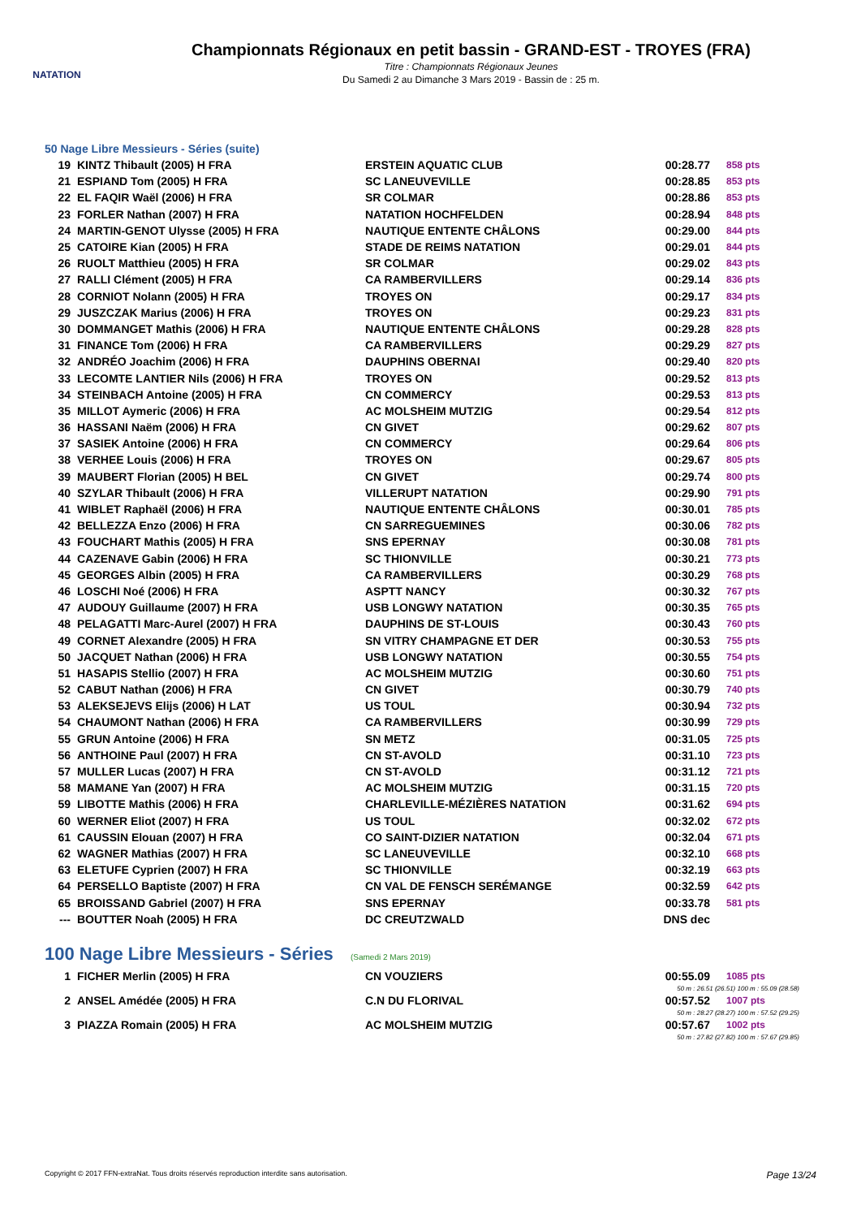NATATION
Championnats Régionaux en petit bassin - GRAND-EST - TROYES (FRA)
Titre : Championnats Régionaux Jeunes
Du Samedi 2 au Dimanche 3 Mars 2019 - Bassin de : 25 m.
50 Nage Libre Messieurs - Séries (suite)
| 19 | KINTZ Thibault (2005) H FRA | ERSTEIN AQUATIC CLUB | 00:28.77 | 858 pts |
| 21 | ESPIAND Tom (2005) H FRA | SC LANEUVEVILLE | 00:28.85 | 853 pts |
| 22 | EL FAQIR Waël (2006) H FRA | SR COLMAR | 00:28.86 | 853 pts |
| 23 | FORLER Nathan (2007) H FRA | NATATION HOCHFELDEN | 00:28.94 | 848 pts |
| 24 | MARTIN-GENOT Ulysse (2005) H FRA | NAUTIQUE ENTENTE CHÂLONS | 00:29.00 | 844 pts |
| 25 | CATOIRE Kian (2005) H FRA | STADE DE REIMS NATATION | 00:29.01 | 844 pts |
| 26 | RUOLT Matthieu (2005) H FRA | SR COLMAR | 00:29.02 | 843 pts |
| 27 | RALLI Clément (2005) H FRA | CA RAMBERVILLERS | 00:29.14 | 836 pts |
| 28 | CORNIOT Nolann (2005) H FRA | TROYES ON | 00:29.17 | 834 pts |
| 29 | JUSZCZAK Marius (2006) H FRA | TROYES ON | 00:29.23 | 831 pts |
| 30 | DOMMANGET Mathis (2006) H FRA | NAUTIQUE ENTENTE CHÂLONS | 00:29.28 | 828 pts |
| 31 | FINANCE Tom (2006) H FRA | CA RAMBERVILLERS | 00:29.29 | 827 pts |
| 32 | ANDRÉO Joachim (2006) H FRA | DAUPHINS OBERNAI | 00:29.40 | 820 pts |
| 33 | LECOMTE LANTIER Nils (2006) H FRA | TROYES ON | 00:29.52 | 813 pts |
| 34 | STEINBACH Antoine (2005) H FRA | CN COMMERCY | 00:29.53 | 813 pts |
| 35 | MILLOT Aymeric (2006) H FRA | AC MOLSHEIM MUTZIG | 00:29.54 | 812 pts |
| 36 | HASSANI Naëm (2006) H FRA | CN GIVET | 00:29.62 | 807 pts |
| 37 | SASIEK Antoine (2006) H FRA | CN COMMERCY | 00:29.64 | 806 pts |
| 38 | VERHEE Louis (2006) H FRA | TROYES ON | 00:29.67 | 805 pts |
| 39 | MAUBERT Florian (2005) H BEL | CN GIVET | 00:29.74 | 800 pts |
| 40 | SZYLAR Thibault (2006) H FRA | VILLERUPT NATATION | 00:29.90 | 791 pts |
| 41 | WIBLET Raphaël (2006) H FRA | NAUTIQUE ENTENTE CHÂLONS | 00:30.01 | 785 pts |
| 42 | BELLEZZA Enzo (2006) H FRA | CN SARREGUEMINES | 00:30.06 | 782 pts |
| 43 | FOUCHART Mathis (2005) H FRA | SNS EPERNAY | 00:30.08 | 781 pts |
| 44 | CAZENAVE Gabin (2006) H FRA | SC THIONVILLE | 00:30.21 | 773 pts |
| 45 | GEORGES Albin (2005) H FRA | CA RAMBERVILLERS | 00:30.29 | 768 pts |
| 46 | LOSCHI Noé (2006) H FRA | ASPTT NANCY | 00:30.32 | 767 pts |
| 47 | AUDOUY Guillaume (2007) H FRA | USB LONGWY NATATION | 00:30.35 | 765 pts |
| 48 | PELAGATTI Marc-Aurel (2007) H FRA | DAUPHINS DE ST-LOUIS | 00:30.43 | 760 pts |
| 49 | CORNET Alexandre (2005) H FRA | SN VITRY CHAMPAGNE ET DER | 00:30.53 | 755 pts |
| 50 | JACQUET Nathan (2006) H FRA | USB LONGWY NATATION | 00:30.55 | 754 pts |
| 51 | HASAPIS Stellio (2007) H FRA | AC MOLSHEIM MUTZIG | 00:30.60 | 751 pts |
| 52 | CABUT Nathan (2006) H FRA | CN GIVET | 00:30.79 | 740 pts |
| 53 | ALEKSEJEVS Elijs (2006) H LAT | US TOUL | 00:30.94 | 732 pts |
| 54 | CHAUMONT Nathan (2006) H FRA | CA RAMBERVILLERS | 00:30.99 | 729 pts |
| 55 | GRUN Antoine (2006) H FRA | SN METZ | 00:31.05 | 725 pts |
| 56 | ANTHOINE Paul (2007) H FRA | CN ST-AVOLD | 00:31.10 | 723 pts |
| 57 | MULLER Lucas (2007) H FRA | CN ST-AVOLD | 00:31.12 | 721 pts |
| 58 | MAMANE Yan (2007) H FRA | AC MOLSHEIM MUTZIG | 00:31.15 | 720 pts |
| 59 | LIBOTTE Mathis (2006) H FRA | CHARLEVILLE-MÉZIÈRES NATATION | 00:31.62 | 694 pts |
| 60 | WERNER Eliot (2007) H FRA | US TOUL | 00:32.02 | 672 pts |
| 61 | CAUSSIN Elouan (2007) H FRA | CO SAINT-DIZIER NATATION | 00:32.04 | 671 pts |
| 62 | WAGNER Mathias (2007) H FRA | SC LANEUVEVILLE | 00:32.10 | 668 pts |
| 63 | ELETUFE Cyprien (2007) H FRA | SC THIONVILLE | 00:32.19 | 663 pts |
| 64 | PERSELLO Baptiste (2007) H FRA | CN VAL DE FENSCH SERÉMANGE | 00:32.59 | 642 pts |
| 65 | BROISSAND Gabriel (2007) H FRA | SNS EPERNAY | 00:33.78 | 581 pts |
| --- | BOUTTER Noah (2005) H FRA | DC CREUTZWALD | DNS dec | |
100 Nage Libre Messieurs - Séries (Samedi 2 Mars 2019)
| 1 | FICHER Merlin (2005) H FRA | CN VOUZIERS | 00:55.09 | 1085 pts |
| 50 m : 26.51 (26.51) 100 m : 55.09 (28.58) | | | | |
| 2 | ANSEL Amédée (2005) H FRA | C.N DU FLORIVAL | 00:57.52 | 1007 pts |
| 50 m : 28.27 (28.27) 100 m : 57.52 (29.25) | | | | |
| 3 | PIAZZA Romain (2005) H FRA | AC MOLSHEIM MUTZIG | 00:57.67 | 1002 pts |
| 50 m : 27.82 (27.82) 100 m : 57.67 (29.85) | | | | |
Copyright © 2017 FFN-extraNat. Tous droits réservés reproduction interdite sans autorisation. Page 13/24